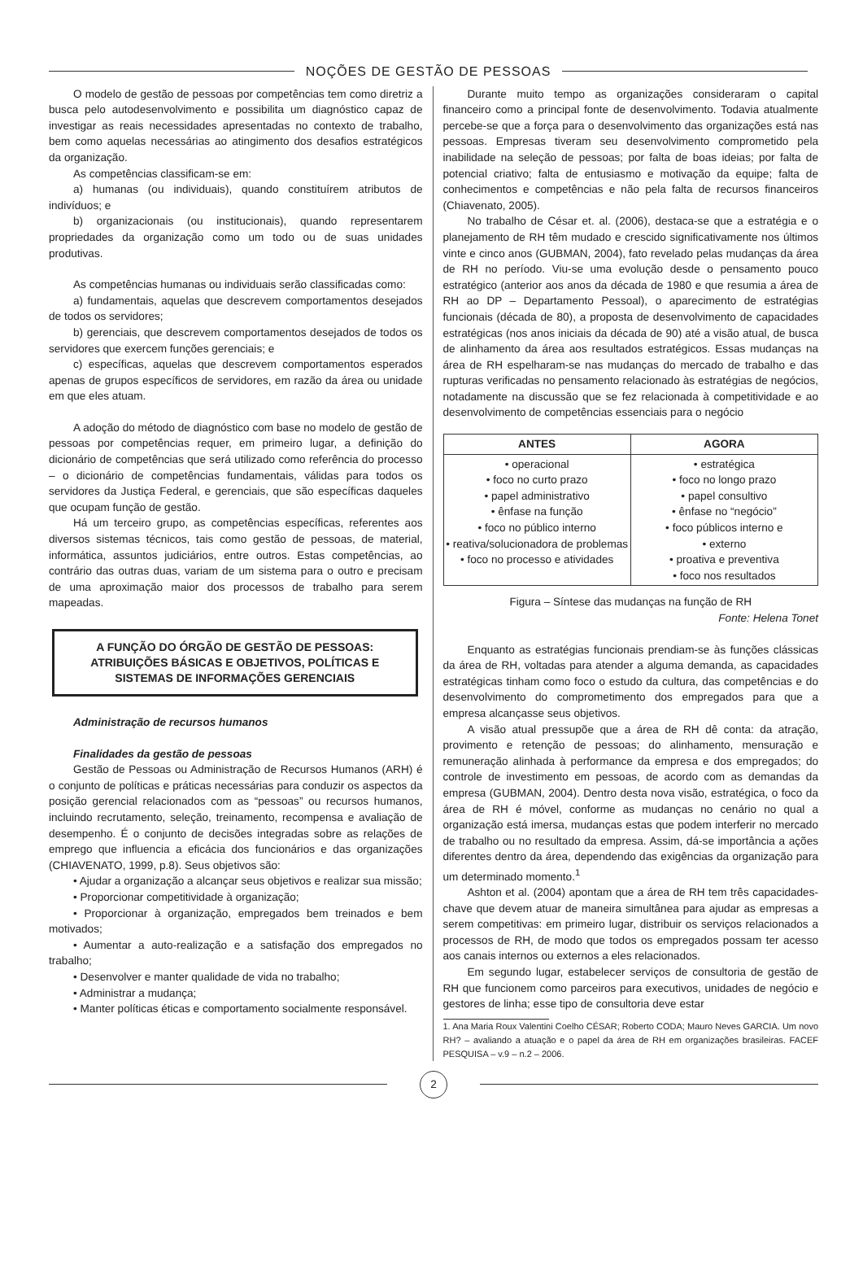NOÇÕES DE GESTÃO DE PESSOAS
O modelo de gestão de pessoas por competências tem como diretriz a busca pelo autodesenvolvimento e possibilita um diagnóstico capaz de investigar as reais necessidades apresentadas no contexto de trabalho, bem como aquelas necessárias ao atingimento dos desafios estratégicos da organização.
As competências classificam-se em:
a) humanas (ou individuais), quando constituírem atributos de indivíduos; e
b) organizacionais (ou institucionais), quando representarem propriedades da organização como um todo ou de suas unidades produtivas.
As competências humanas ou individuais serão classificadas como:
a) fundamentais, aquelas que descrevem comportamentos desejados de todos os servidores;
b) gerenciais, que descrevem comportamentos desejados de todos os servidores que exercem funções gerenciais; e
c) específicas, aquelas que descrevem comportamentos esperados apenas de grupos específicos de servidores, em razão da área ou unidade em que eles atuam.
A adoção do método de diagnóstico com base no modelo de gestão de pessoas por competências requer, em primeiro lugar, a definição do dicionário de competências que será utilizado como referência do processo – o dicionário de competências fundamentais, válidas para todos os servidores da Justiça Federal, e gerenciais, que são específicas daqueles que ocupam função de gestão.
Há um terceiro grupo, as competências específicas, referentes aos diversos sistemas técnicos, tais como gestão de pessoas, de material, informática, assuntos judiciários, entre outros. Estas competências, ao contrário das outras duas, variam de um sistema para o outro e precisam de uma aproximação maior dos processos de trabalho para serem mapeadas.
A FUNÇÃO DO ÓRGÃO DE GESTÃO DE PESSOAS: ATRIBUIÇÕES BÁSICAS E OBJETIVOS, POLÍTICAS E SISTEMAS DE INFORMAÇÕES GERENCIAIS
Administração de recursos humanos
Finalidades da gestão de pessoas
Gestão de Pessoas ou Administração de Recursos Humanos (ARH) é o conjunto de políticas e práticas necessárias para conduzir os aspectos da posição gerencial relacionados com as “pessoas” ou recursos humanos, incluindo recrutamento, seleção, treinamento, recompensa e avaliação de desempenho. É o conjunto de decisões integradas sobre as relações de emprego que influencia a eficácia dos funcionários e das organizações (CHIAVENATO, 1999, p.8). Seus objetivos são:
• Ajudar a organização a alcançar seus objetivos e realizar sua missão;
• Proporcionar competitividade à organização;
• Proporcionar à organização, empregados bem treinados e bem motivados;
• Aumentar a auto-realização e a satisfação dos empregados no trabalho;
• Desenvolver e manter qualidade de vida no trabalho;
• Administrar a mudança;
• Manter políticas éticas e comportamento socialmente responsável.
Durante muito tempo as organizações consideraram o capital financeiro como a principal fonte de desenvolvimento. Todavia atualmente percebe-se que a força para o desenvolvimento das organizações está nas pessoas. Empresas tiveram seu desenvolvimento comprometido pela inabilidade na seleção de pessoas; por falta de boas ideias; por falta de potencial criativo; falta de entusiasmo e motivação da equipe; falta de conhecimentos e competências e não pela falta de recursos financeiros (Chiavenato, 2005).
No trabalho de César et. al. (2006), destaca-se que a estratégia e o planejamento de RH têm mudado e crescido significativamente nos últimos vinte e cinco anos (GUBMAN, 2004), fato revelado pelas mudanças da área de RH no período. Viu-se uma evolução desde o pensamento pouco estratégico (anterior aos anos da década de 1980 e que resumia a área de RH ao DP – Departamento Pessoal), o aparecimento de estratégias funcionais (década de 80), a proposta de desenvolvimento de capacidades estratégicas (nos anos iniciais da década de 90) até a visão atual, de busca de alinhamento da área aos resultados estratégicos. Essas mudanças na área de RH espelharam-se nas mudanças do mercado de trabalho e das rupturas verificadas no pensamento relacionado às estratégias de negócios, notadamente na discussão que se fez relacionada à competitividade e ao desenvolvimento de competências essenciais para o negócio
| ANTES | AGORA |
| --- | --- |
| • operacional • foco no curto prazo • papel administrativo • ênfase na função • foco no público interno • reativa/solucionadora de problemas • foco no processo e atividades | • estratégica • foco no longo prazo • papel consultivo • ênfase no “negócio” • foco públicos interno e • externo • proativa e preventiva • foco nos resultados |
Figura – Síntese das mudanças na função de RH
Fonte: Helena Tonet
Enquanto as estratégias funcionais prendiam-se às funções clássicas da área de RH, voltadas para atender a alguma demanda, as capacidades estratégicas tinham como foco o estudo da cultura, das competências e do desenvolvimento do comprometimento dos empregados para que a empresa alcançasse seus objetivos.
A visão atual pressupõe que a área de RH dê conta: da atração, provimento e retenção de pessoas; do alinhamento, mensuração e remuneração alinhada à performance da empresa e dos empregados; do controle de investimento em pessoas, de acordo com as demandas da empresa (GUBMAN, 2004). Dentro desta nova visão, estratégica, o foco da área de RH é móvel, conforme as mudanças no cenário no qual a organização está imersa, mudanças estas que podem interferir no mercado de trabalho ou no resultado da empresa. Assim, dá-se importância a ações diferentes dentro da área, dependendo das exigências da organização para um determinado momento.<sup>1</sup>
Ashton et al. (2004) apontam que a área de RH tem três capacidades-chave que devem atuar de maneira simultânea para ajudar as empresas a serem competitivas: em primeiro lugar, distribuir os serviços relacionados a processos de RH, de modo que todos os empregados possam ter acesso aos canais internos ou externos a eles relacionados.
Em segundo lugar, estabelecer serviços de consultoria de gestão de RH que funcionem como parceiros para executivos, unidades de negócio e gestores de linha; esse tipo de consultoria deve estar
1. Ana Maria Roux Valentini Coelho CÉSAR; Roberto CODA; Mauro Neves GARCIA. Um novo RH? – avaliando a atuação e o papel da área de RH em organizações brasileiras. FACEF PESQUISA – v.9 – n.2 – 2006.
2